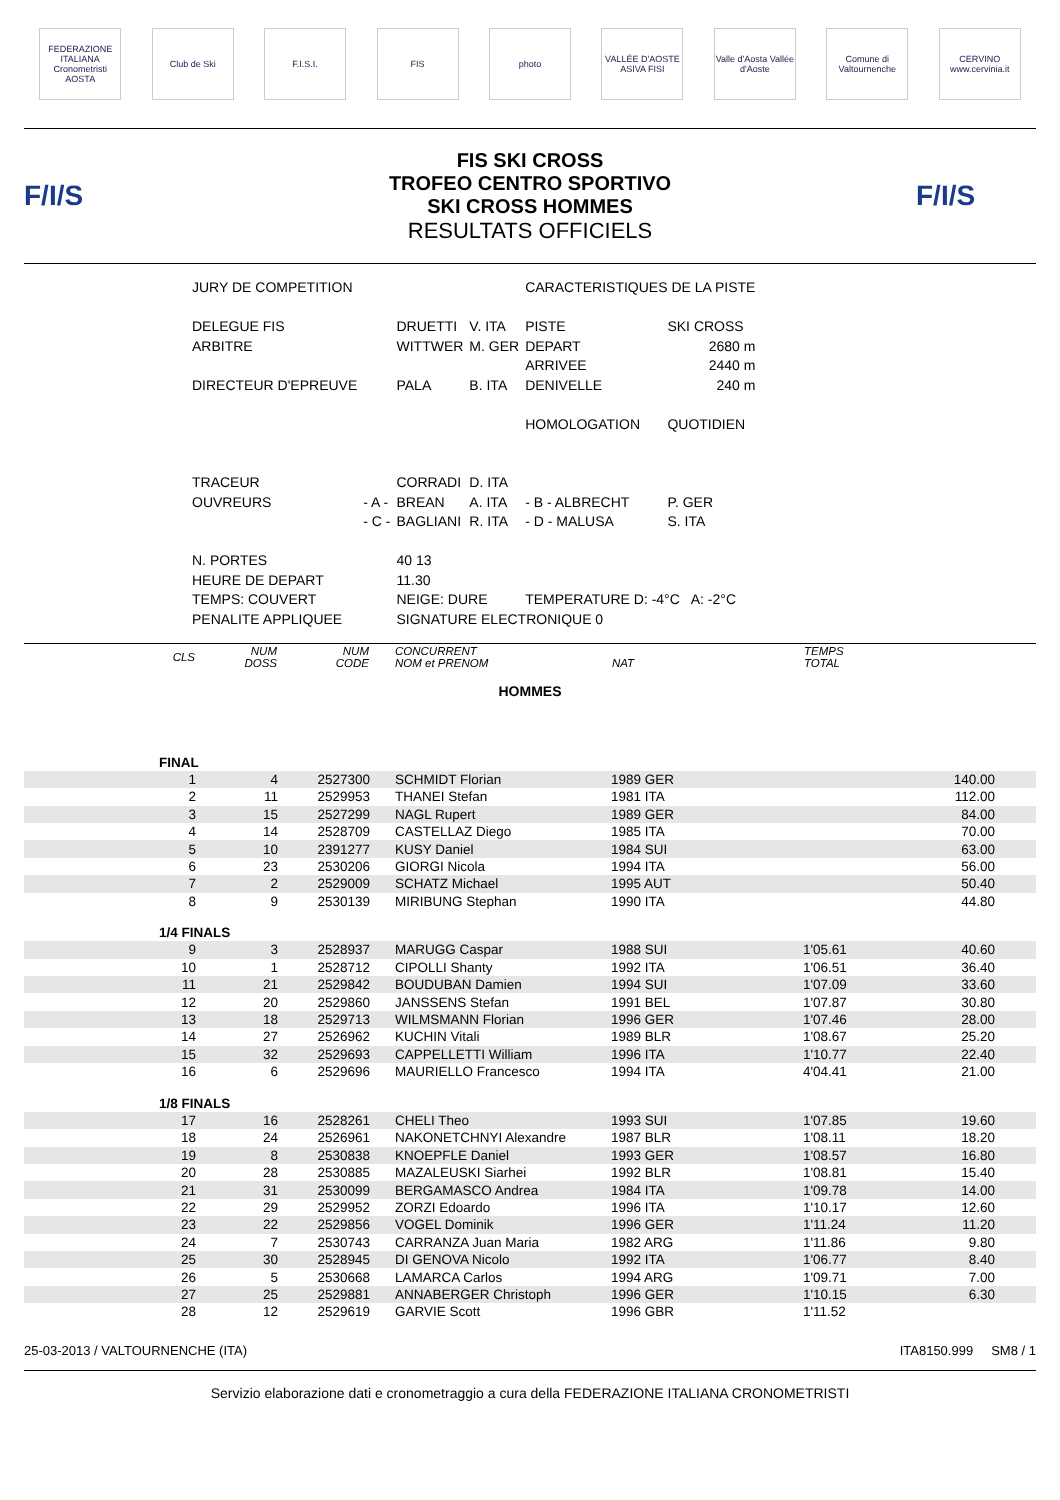FEDERAZIONE ITALIANA Cronometristi AOSTA
Club de Ski F.I.S.I. FIS photo
VALLÉE D'AOSTE ASIVA FISI
Valle d'Aosta Vallée d'Aoste
Comune di Valtournenche
CERVINO www.cervinia.it
F/I/S
FIS SKI CROSS
TROFEO CENTRO SPORTIVO
SKI CROSS HOMMES
RESULTATS OFFICIELS
F/I/S
| JURY DE COMPETITION | | | | CARACTERISTIQUES DE LA PISTE | | |
| DELEGUE FIS | | DRUETTI | V. ITA | PISTE | | SKI CROSS |
| ARBITRE | | WITTWER | M. GER | DEPART | | 2680 m |
| | | | | ARRIVEE | | 2440 m |
| DIRECTEUR D'EPREUVE | | PALA | B. ITA | DENIVELLE | | 240 m |
| | | | | HOMOLOGATION | | QUOTIDIEN |
| TRACEUR | | CORRADI | D. ITA | | | |
| OUVREURS | - A - | BREAN | A. ITA | - B - ALBRECHT | | P. GER |
| | - C - | BAGLIANI | R. ITA | - D - MALUSA | | S. ITA |
| N. PORTES | | 40 13 | | | | |
| HEURE DE DEPART | | 11.30 | | | | |
| TEMPS: COUVERT | | NEIGE: DURE | | TEMPERATURE D: -4°C A: -2°C | | |
| PENALITE APPLIQUEE | | SIGNATURE ELECTRONIQUE 0 | | | | |
| CLS | NUM DOSS | NUM CODE | CONCURRENT NOM et PRENOM | NAT | TEMPS TOTAL | | |
| --- | --- | --- | --- | --- | --- | --- | --- |
| HOMMES | | | | | | | |
| FINAL | | | | | | | |
| 1 | 4 | 2527300 | SCHMIDT Florian | 1989 GER | | 140.00 | |
| 2 | 11 | 2529953 | THANEI Stefan | 1981 ITA | | 112.00 | |
| 3 | 15 | 2527299 | NAGL Rupert | 1989 GER | | 84.00 | |
| 4 | 14 | 2528709 | CASTELLAZ Diego | 1985 ITA | | 70.00 | |
| 5 | 10 | 2391277 | KUSY Daniel | 1984 SUI | | 63.00 | |
| 6 | 23 | 2530206 | GIORGI Nicola | 1994 ITA | | 56.00 | |
| 7 | 2 | 2529009 | SCHATZ Michael | 1995 AUT | | 50.40 | |
| 8 | 9 | 2530139 | MIRIBUNG Stephan | 1990 ITA | | 44.80 | |
| 1/4 FINALS | | | | | | | |
| 9 | 3 | 2528937 | MARUGG Caspar | 1988 SUI | 1'05.61 | 40.60 | |
| 10 | 1 | 2528712 | CIPOLLI Shanty | 1992 ITA | 1'06.51 | 36.40 | |
| 11 | 21 | 2529842 | BOUDUBAN Damien | 1994 SUI | 1'07.09 | 33.60 | |
| 12 | 20 | 2529860 | JANSSENS Stefan | 1991 BEL | 1'07.87 | 30.80 | |
| 13 | 18 | 2529713 | WILMSMANN Florian | 1996 GER | 1'07.46 | 28.00 | |
| 14 | 27 | 2526962 | KUCHIN Vitali | 1989 BLR | 1'08.67 | 25.20 | |
| 15 | 32 | 2529693 | CAPPELLETTI William | 1996 ITA | 1'10.77 | 22.40 | |
| 16 | 6 | 2529696 | MAURIELLO Francesco | 1994 ITA | 4'04.41 | 21.00 | |
| 1/8 FINALS | | | | | | | |
| 17 | 16 | 2528261 | CHELI Theo | 1993 SUI | 1'07.85 | 19.60 | |
| 18 | 24 | 2526961 | NAKONETCHNYI Alexandre | 1987 BLR | 1'08.11 | 18.20 | |
| 19 | 8 | 2530838 | KNOEPFLE Daniel | 1993 GER | 1'08.57 | 16.80 | |
| 20 | 28 | 2530885 | MAZALEUSKI Siarhei | 1992 BLR | 1'08.81 | 15.40 | |
| 21 | 31 | 2530099 | BERGAMASCO Andrea | 1984 ITA | 1'09.78 | 14.00 | |
| 22 | 29 | 2529952 | ZORZI Edoardo | 1996 ITA | 1'10.17 | 12.60 | |
| 23 | 22 | 2529856 | VOGEL Dominik | 1996 GER | 1'11.24 | 11.20 | |
| 24 | 7 | 2530743 | CARRANZA Juan Maria | 1982 ARG | 1'11.86 | 9.80 | |
| 25 | 30 | 2528945 | DI GENOVA Nicolo | 1992 ITA | 1'06.77 | 8.40 | |
| 26 | 5 | 2530668 | LAMARCA Carlos | 1994 ARG | 1'09.71 | 7.00 | |
| 27 | 25 | 2529881 | ANNABERGER Christoph | 1996 GER | 1'10.15 | 6.30 | |
| 28 | 12 | 2529619 | GARVIE Scott | 1996 GBR | 1'11.52 | | |
25-03-2013 / VALTOURNENCHE (ITA) ITA8150.999 SM8 / 1
Servizio elaborazione dati e cronometraggio a cura della FEDERAZIONE ITALIANA CRONOMETRISTI